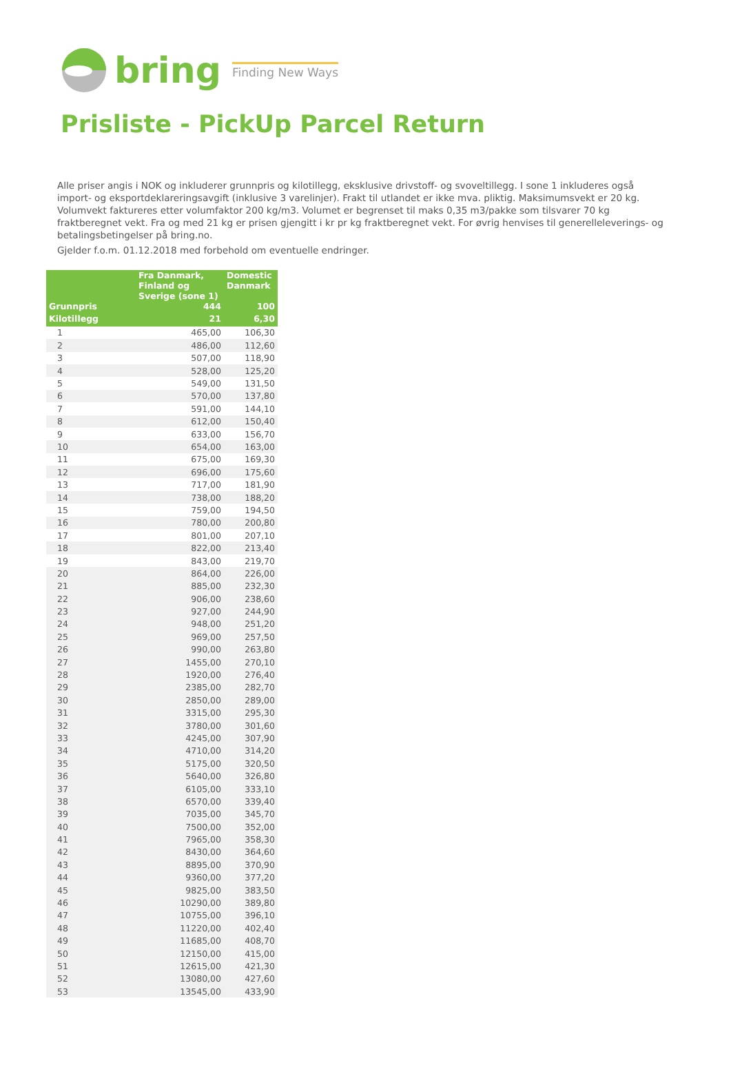bring Finding New Ways
Prisliste - PickUp Parcel Return
Alle priser angis i NOK og inkluderer grunnpris og kilotillegg, eksklusive drivstoff- og svoveltillegg. I sone 1 inkluderes også import- og eksportdeklareringsavgift (inklusive 3 varelinjer). Frakt til utlandet er ikke mva. pliktig. Maksimumsvekt er 20 kg. Volumvekt faktureres etter volumfaktor 200 kg/m3. Volumet er begrenset til maks 0,35 m3/pakke som tilsvarer 70 kg fraktberegnet vekt. Fra og med 21 kg er prisen gjengitt i kr pr kg fraktberegnet vekt. For øvrig henvises til generelleleverings- og betalingsbetingelser på bring.no.
Gjelder f.o.m. 01.12.2018 med forbehold om eventuelle endringer.
| | Fra Danmark, Finland og Sverige (sone 1) | Domestic Danmark |
| --- | --- | --- |
| Grunnpris | 444 | 100 |
| Kilotillegg | 21 | 6,30 |
| 1 | 465,00 | 106,30 |
| 2 | 486,00 | 112,60 |
| 3 | 507,00 | 118,90 |
| 4 | 528,00 | 125,20 |
| 5 | 549,00 | 131,50 |
| 6 | 570,00 | 137,80 |
| 7 | 591,00 | 144,10 |
| 8 | 612,00 | 150,40 |
| 9 | 633,00 | 156,70 |
| 10 | 654,00 | 163,00 |
| 11 | 675,00 | 169,30 |
| 12 | 696,00 | 175,60 |
| 13 | 717,00 | 181,90 |
| 14 | 738,00 | 188,20 |
| 15 | 759,00 | 194,50 |
| 16 | 780,00 | 200,80 |
| 17 | 801,00 | 207,10 |
| 18 | 822,00 | 213,40 |
| 19 | 843,00 | 219,70 |
| 20 | 864,00 | 226,00 |
| 21 | 885,00 | 232,30 |
| 22 | 906,00 | 238,60 |
| 23 | 927,00 | 244,90 |
| 24 | 948,00 | 251,20 |
| 25 | 969,00 | 257,50 |
| 26 | 990,00 | 263,80 |
| 27 | 1455,00 | 270,10 |
| 28 | 1920,00 | 276,40 |
| 29 | 2385,00 | 282,70 |
| 30 | 2850,00 | 289,00 |
| 31 | 3315,00 | 295,30 |
| 32 | 3780,00 | 301,60 |
| 33 | 4245,00 | 307,90 |
| 34 | 4710,00 | 314,20 |
| 35 | 5175,00 | 320,50 |
| 36 | 5640,00 | 326,80 |
| 37 | 6105,00 | 333,10 |
| 38 | 6570,00 | 339,40 |
| 39 | 7035,00 | 345,70 |
| 40 | 7500,00 | 352,00 |
| 41 | 7965,00 | 358,30 |
| 42 | 8430,00 | 364,60 |
| 43 | 8895,00 | 370,90 |
| 44 | 9360,00 | 377,20 |
| 45 | 9825,00 | 383,50 |
| 46 | 10290,00 | 389,80 |
| 47 | 10755,00 | 396,10 |
| 48 | 11220,00 | 402,40 |
| 49 | 11685,00 | 408,70 |
| 50 | 12150,00 | 415,00 |
| 51 | 12615,00 | 421,30 |
| 52 | 13080,00 | 427,60 |
| 53 | 13545,00 | 433,90 |